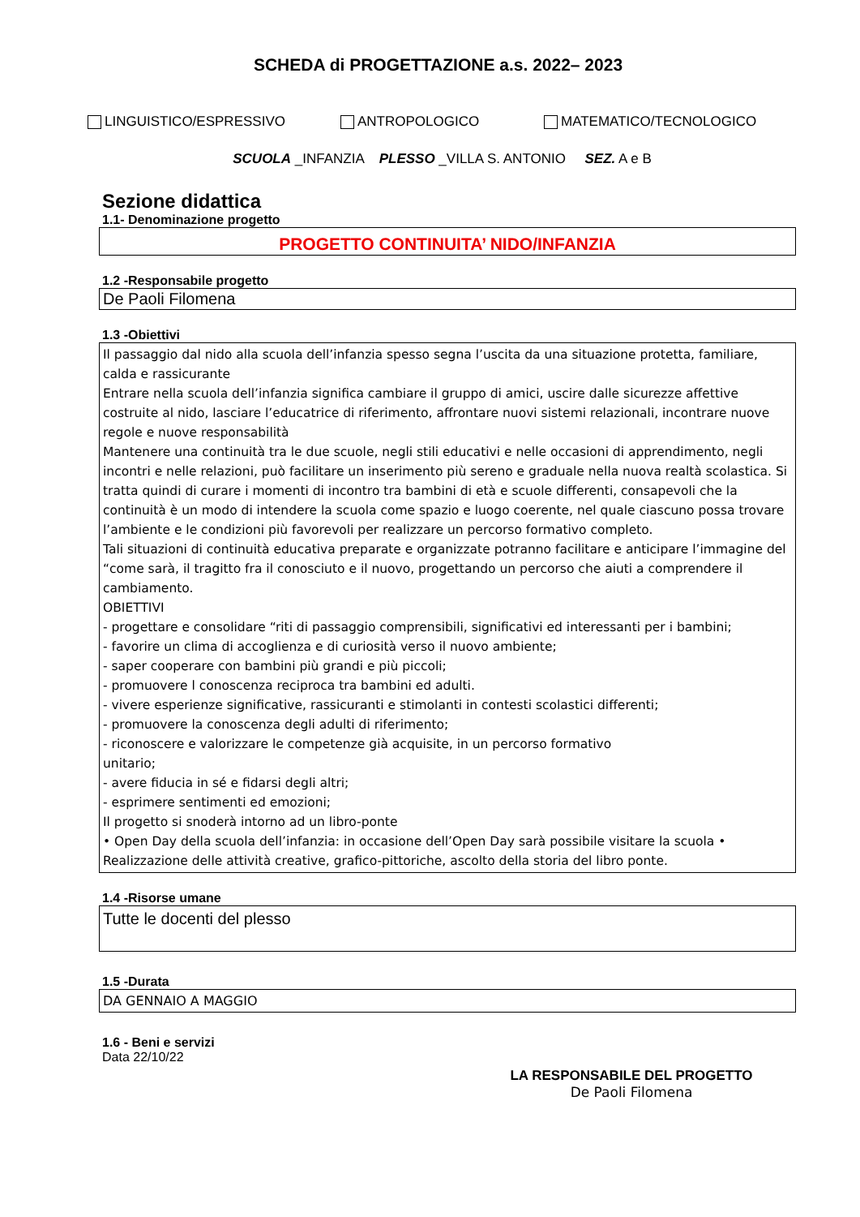SCHEDA di PROGETTAZIONE a.s. 2022– 2023
LINGUISTICO/ESPRESSIVO ANTROPOLOGICO MATEMATICO/TECNOLOGICO
SCUOLA _INFANZIA PLESSO _VILLA S. ANTONIO SEZ. A e B
Sezione didattica
1.1- Denominazione progetto
PROGETTO CONTINUITA’ NIDO/INFANZIA
1.2 -Responsabile progetto
De Paoli Filomena
1.3 -Obiettivi
Il passaggio dal nido alla scuola dell’infanzia spesso segna l’uscita da una situazione protetta, familiare, calda e rassicurante
Entrare nella scuola dell’infanzia significa cambiare il gruppo di amici, uscire dalle sicurezze affettive costruite al nido, lasciare l’educatrice di riferimento, affrontare nuovi sistemi relazionali, incontrare nuove regole e nuove responsabilità
Mantenere una continuità tra le due scuole, negli stili educativi e nelle occasioni di apprendimento, negli incontri e nelle relazioni, può facilitare un inserimento più sereno e graduale nella nuova realtà scolastica. Si tratta quindi di curare i momenti di incontro tra bambini di età e scuole differenti, consapevoli che la continuità è un modo di intendere la scuola come spazio e luogo coerente, nel quale ciascuno possa trovare l’ambiente e le condizioni più favorevoli per realizzare un percorso formativo completo.
Tali situazioni di continuità educativa preparate e organizzate potranno facilitare e anticipare l’immagine del “come sarà, il tragitto fra il conosciuto e il nuovo, progettando un percorso che aiuti a comprendere il cambiamento.
OBIETTIVI
- progettare e consolidare “riti di passaggio comprensibili, significativi ed interessanti per i bambini;
- favorire un clima di accoglienza e di curiosità verso il nuovo ambiente;
- saper cooperare con bambini più grandi e più piccoli;
- promuovere l conoscenza reciproca tra bambini ed adulti.
- vivere esperienze significative, rassicuranti e stimolanti in contesti scolastici differenti;
- promuovere la conoscenza degli adulti di riferimento;
- riconoscere e valorizzare le competenze già acquisite, in un percorso formativo
unitario;
- avere fiducia in sé e fidarsi degli altri;
- esprimere sentimenti ed emozioni;
Il progetto si snoderà intorno ad un libro-ponte
• Open Day della scuola dell’infanzia: in occasione dell’Open Day sarà possibile visitare la scuola • Realizzazione delle attività creative, grafico-pittoriche, ascolto della storia del libro ponte.
1.4 -Risorse umane
Tutte le docenti del plesso
1.5 -Durata
DA GENNAIO A MAGGIO
1.6 - Beni e servizi
Data 22/10/22
LA RESPONSABILE DEL PROGETTO
De Paoli Filomena